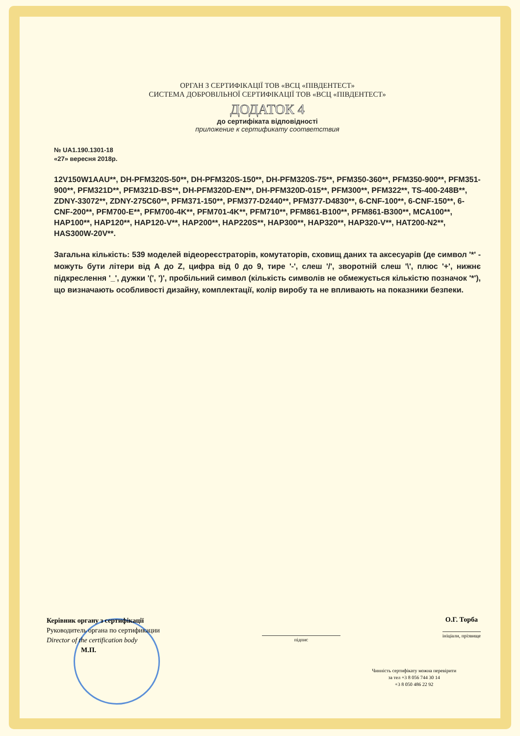ОРГАН З СЕРТИФІКАЦІЇ ТОВ «ВСЦ «ПІВДЕНТЕСТ»
СИСТЕМА ДОБРОВІЛЬНОЇ СЕРТИФІКАЦІЇ ТОВ «ВСЦ «ПІВДЕНТЕСТ»
ДОДАТОК 4
до сертифіката відповідності
приложение к сертификату соответствия
№ UA1.190.1301-18
«27» вересня 2018р.
12V150W1AAU**, DH-PFM320S-50**, DH-PFM320S-150**, DH-PFM320S-75**, PFM350-360**, PFM350-900**, PFM351-900**, PFM321D**, PFM321D-BS**, DH-PFM320D-EN**, DH-PFM320D-015**, PFM300**, PFM322**, TS-400-248B**, ZDNY-33072**, ZDNY-275C60**, PFM371-150**, PFM377-D2440**, PFM377-D4830**, 6-CNF-100**, 6-CNF-150**, 6-CNF-200**, PFM700-E**, PFM700-4K**, PFM701-4K**, PFM710**, PFM861-B100**, PFM861-B300**, MCA100**, HAP100**, HAP120**, HAP120-V**, HAP200**, HAP220S**, HAP300**, HAP320**, HAP320-V**, HAT200-N2**, HAS300W-20V**.
Загальна кількість: 539 моделей відеореєстраторів, комутаторів, сховищ даних та аксесуарів (де символ '*' - можуть бути літери від А до Z, цифра від 0 до 9, тире '-', слеш '/', зворотній слеш '\', плюс '+', нижнє підкреслення '_', дужки '(', ')', пробільний символ (кількість символів не обмежується кількістю позначок '*'), що визначають особливості дизайну, комплектації, колір виробу та не впливають на показники безпеки.
Керівник органу з сертифікації
Руководитель органа по сертификации
Director of the certification body
М.П.
підпис
О.Г. Торба
ініціали, прізвище
Чинність сертифікату можна перевірити
за тел +3 8 056 744 30 14
+3 8 050 486 22 92